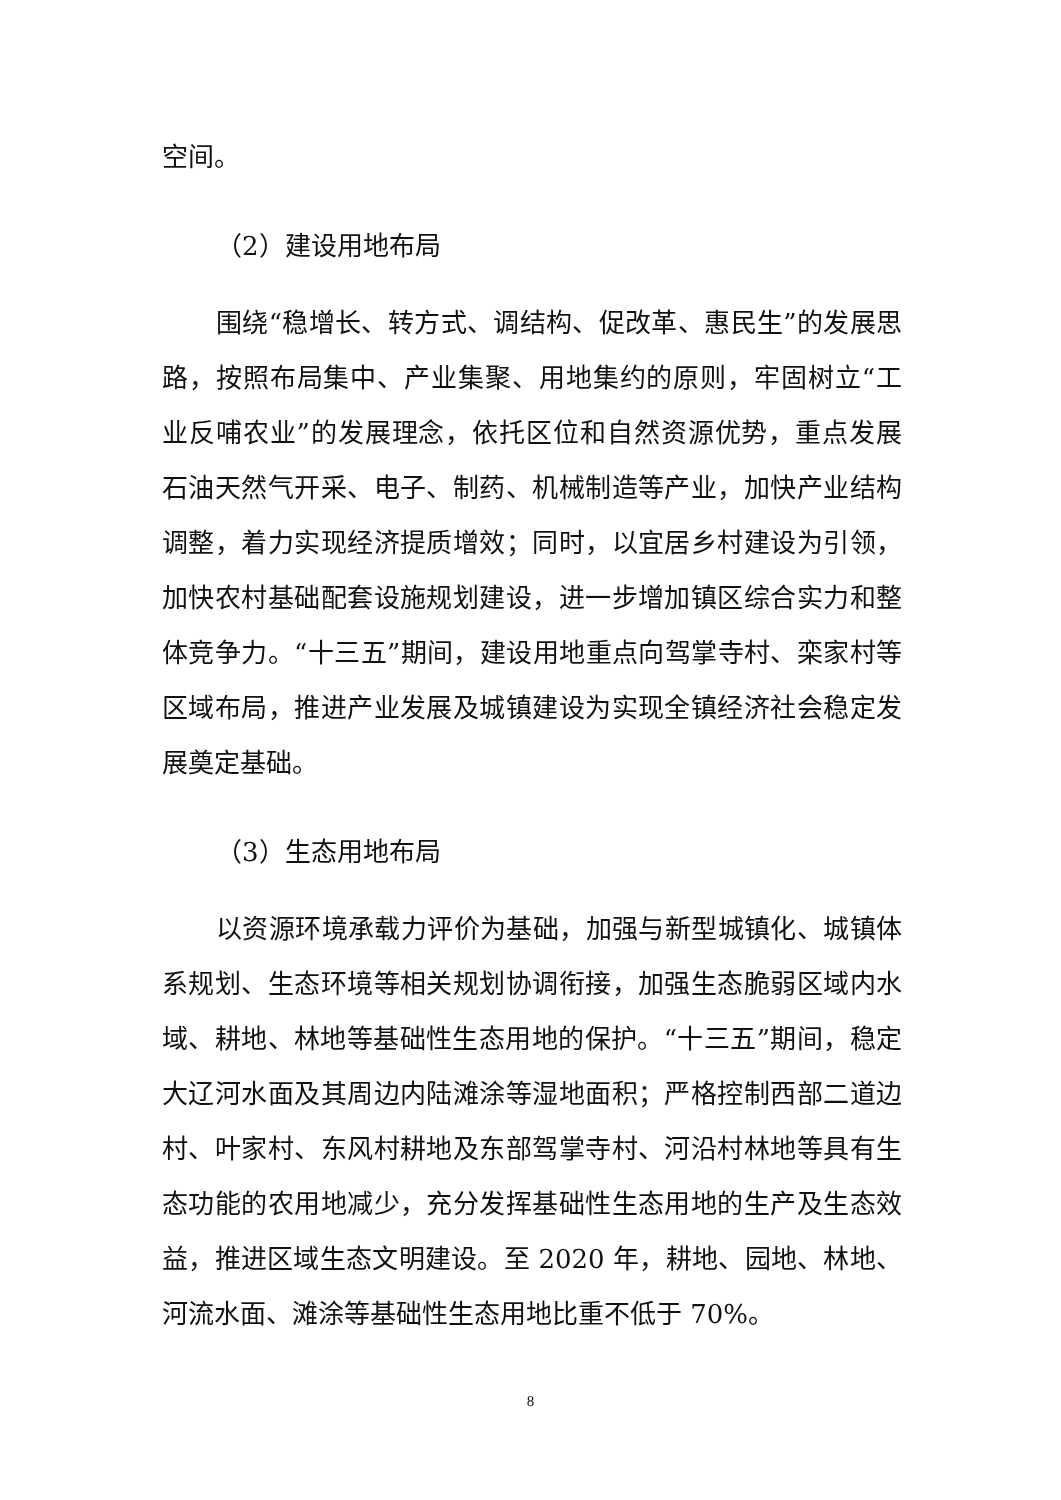空间。
（2）建设用地布局
围绕“稳增长、转方式、调结构、促改革、惠民生”的发展思路，按照布局集中、产业集聚、用地集约的原则，牢固树立“工业反哺农业”的发展理念，依托区位和自然资源优势，重点发展石油天然气开采、电子、制药、机械制造等产业，加快产业结构调整，着力实现经济提质增效；同时，以宜居乡村建设为引领，加快农村基础配套设施规划建设，进一步增加镇区综合实力和整体竞争力。“十三五”期间，建设用地重点向驾掌寺村、栾家村等区域布局，推进产业发展及城镇建设为实现全镇经济社会稳定发展奠定基础。
（3）生态用地布局
以资源环境承载力评价为基础，加强与新型城镇化、城镇体系规划、生态环境等相关规划协调衔接，加强生态脆弱区域内水域、耕地、林地等基础性生态用地的保护。“十三五”期间，稳定大辽河水面及其周边内陆滩涂等湿地面积；严格控制西部二道边村、叶家村、东风村耕地及东部驾掌寺村、河沿村林地等具有生态功能的农用地减少，充分发挥基础性生态用地的生产及生态效益，推进区域生态文明建设。至 2020 年，耕地、园地、林地、河流水面、滩涂等基础性生态用地比重不低于 70%。
8